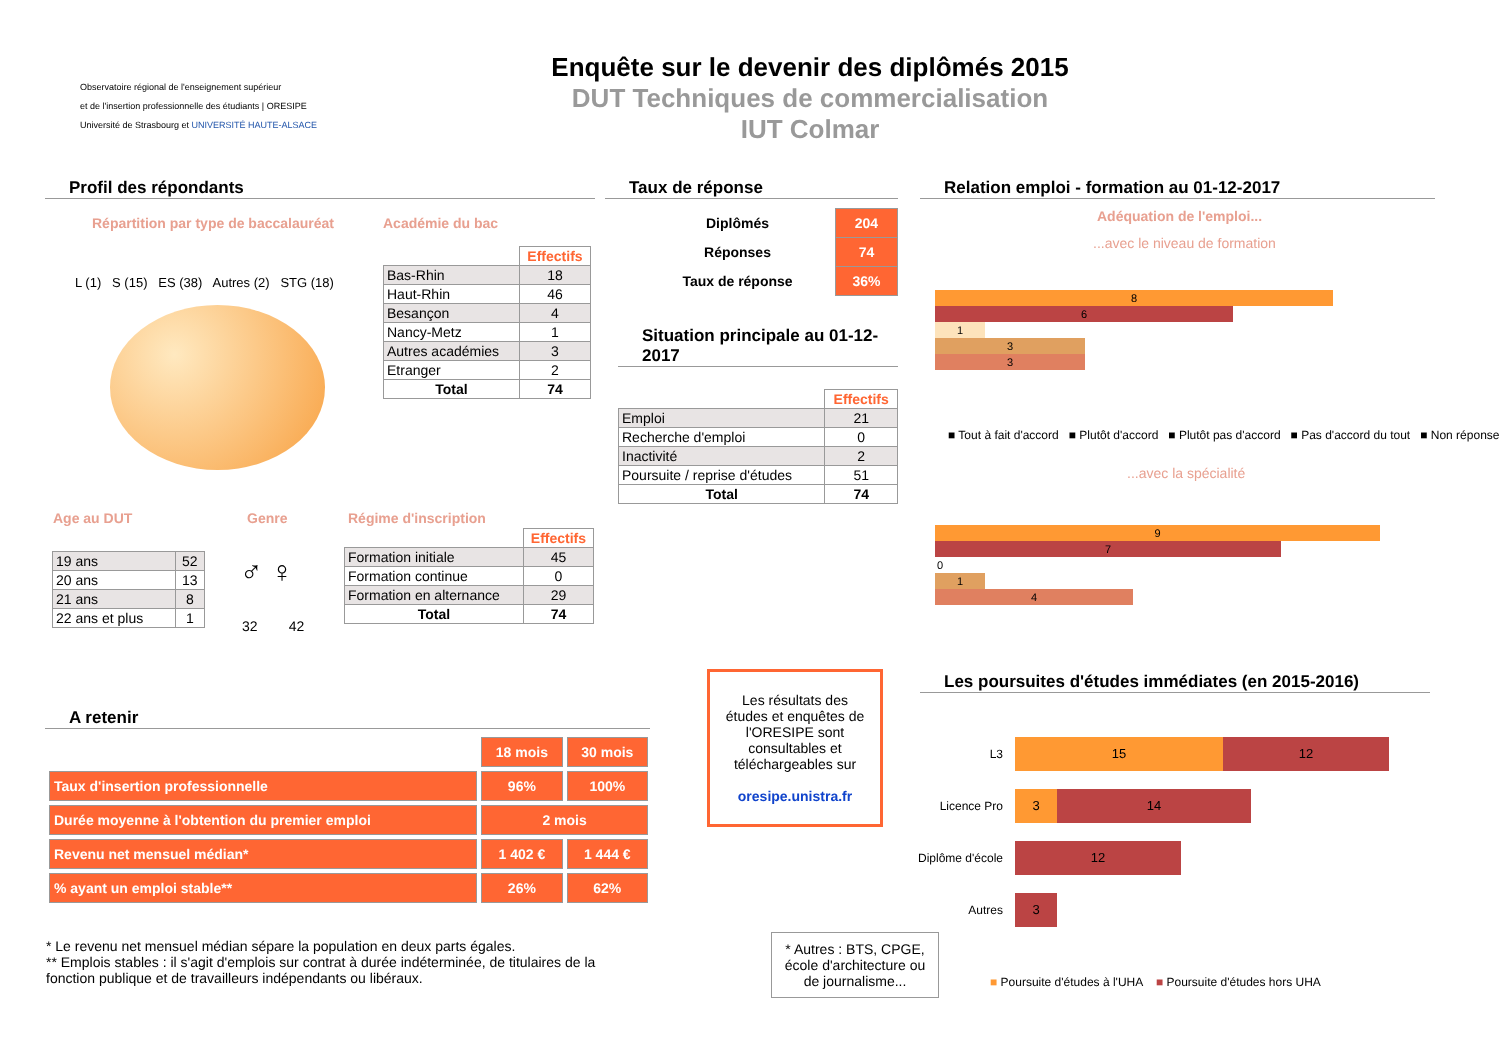Observatoire régional de l'enseignement supérieur
et de l'insertion professionnelle des étudiants | ORESIPE
Université de Strasbourg et UNIVERSITÉ HAUTE-ALSACE
Enquête sur le devenir des diplômés 2015
DUT Techniques de commercialisation
IUT Colmar
Profil des répondants
Répartition par type de baccalauréat
L (1) S (15) ES (38) Autres (2) STG (18)
Académie du bac
| | Effectifs |
| Bas-Rhin | 18 |
| Haut-Rhin | 46 |
| Besançon | 4 |
| Nancy-Metz | 1 |
| Autres académies | 3 |
| Etranger | 2 |
| Total | 74 |
Age au DUT Genre Régime d'inscription
| 19 ans | 52 |
| 20 ans | 13 |
| 21 ans | 8 |
| 22 ans et plus | 1 |
♂ ♀
32 42
| | Effectifs |
| Formation initiale | 45 |
| Formation continue | 0 |
| Formation en alternance | 29 |
| Total | 74 |
Taux de réponse
| Diplômés | 204 |
| Réponses | 74 |
| Taux de réponse | 36% |
Situation principale au 01-12-2017
| | Effectifs |
| Emploi | 21 |
| Recherche d'emploi | 0 |
| Inactivité | 2 |
| Poursuite / reprise d'études | 51 |
| Total | 74 |
Relation emploi - formation au 01-12-2017
Adéquation de l'emploi...
...avec le niveau de formation
8
6
1
3
3
■ Tout à fait d'accord ■ Plutôt d'accord ■ Plutôt pas d'accord ■ Pas d'accord du tout ■ Non réponse
...avec la spécialité
9
7
0
1
4
A retenir
| | 18 mois | 30 mois |
| Taux d'insertion professionnelle | 96% | 100% |
| Durée moyenne à l'obtention du premier emploi | 2 mois | |
| Revenu net mensuel médian* | 1 402 € | 1 444 € |
| % ayant un emploi stable** | 26% | 62% |
* Le revenu net mensuel médian sépare la population en deux parts égales.
** Emplois stables : il s'agit d'emplois sur contrat à durée indéterminée, de titulaires de la fonction publique et de travailleurs indépendants ou libéraux.
Les résultats des études et enquêtes de l'ORESIPE sont consultables et téléchargeables sur
oresipe.unistra.fr
* Autres : BTS, CPGE, école d'architecture ou de journalisme...
Les poursuites d'études immédiates (en 2015-2016)
L3
Licence Pro
Diplôme d'école
Autres
15 12
3 14
12
3
■ Poursuite d'études à l'UHA ■ Poursuite d'études hors UHA